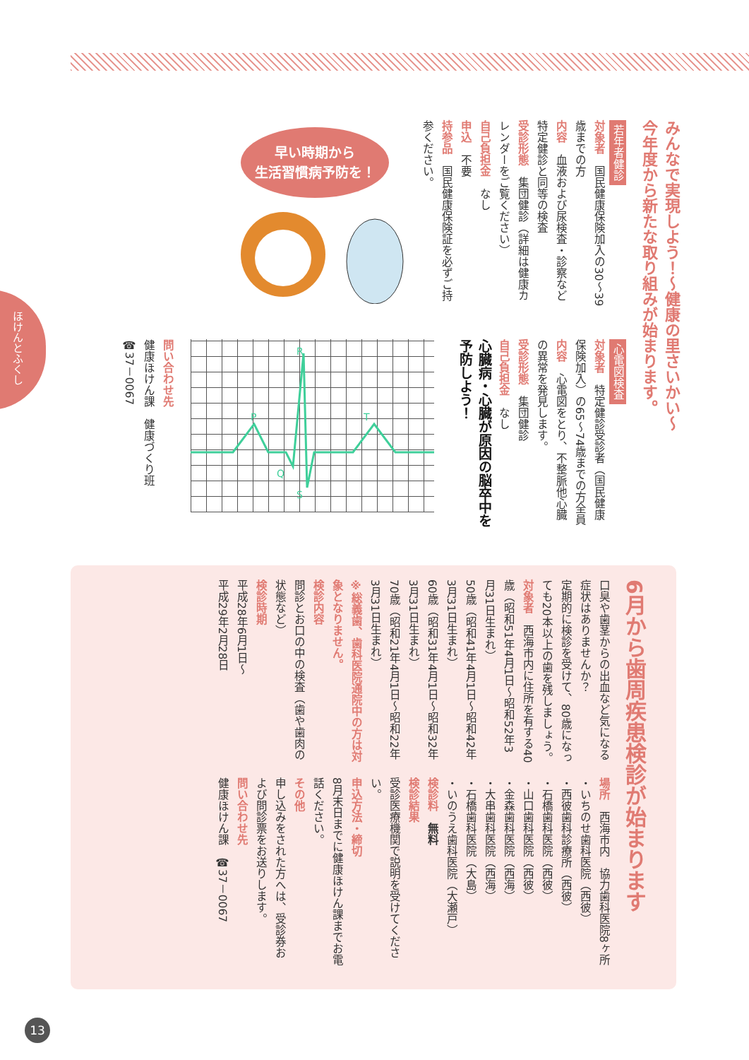ほけんとふくし
みんなで実現しよう！～健康の里さいかい～
今年度から新たな取り組みが始まります。
若年者健診
対象者　国民健康保険加入の30～39歳までの方
内容　血液および尿検査・診察など特定健診と同等の検査
受診形態　集団健診（詳細は健康カレンダーをご覧ください）
自己負担金　なし
申込　不要
持参品　国民健康保険証を必ずご持参ください。
早い時期から
生活習慣病予防を！
心電図検査
対象者　特定健診受診者（国民健康保険加入）の65～74歳までの方全員
内容　心電図をとり、不整脈他心臓の異常を発見します。
受診形態　集団健診
自己負担金　なし
心臓病・心臓が原因の脳卒中を予防しよう！
R
P
Q
S
T
問い合わせ先
健康ほけん課　健康づくり班
☎37－0067
6月から歯周疾患検診が始まります
口臭や歯茎からの出血など気になる症状はありませんか？
定期的に検診を受けて、80歳になっても20本以上の歯を残しましょう。
対象者　西海市内に住所を有する40歳（昭和51年4月1日～昭和52年3月31日生まれ）
50歳（昭和41年4月1日～昭和42年3月31日生まれ）
60歳（昭和31年4月1日～昭和32年3月31日生まれ）
70歳（昭和21年4月1日～昭和22年3月31日生まれ）
※総義歯、歯科医院通院中の方は対象となりません。
検診内容
問診とお口の中の検査（歯や歯肉の状態など）
検診時期
平成28年6月1日～
平成29年2月28日
場所　西海市内　協力歯科医院8ヶ所
・いちのせ歯科医院（西彼）
・西彼歯科診療所（西彼）
・石橋歯科医院（西彼）
・山口歯科医院（西彼）
・金森歯科医院（西海）
・大串歯科医院（西海）
・石橋歯科医院（大島）
・いのうえ歯科医院（大瀬戸）
検診料　無料
検診結果
受診医療機関で説明を受けてください。
申込方法・締切
8月末日までに健康ほけん課までお電話ください。
その他
申し込みをされた方へは、受診券および問診票をお送りします。
問い合わせ先
健康ほけん課　☎37－0067
13